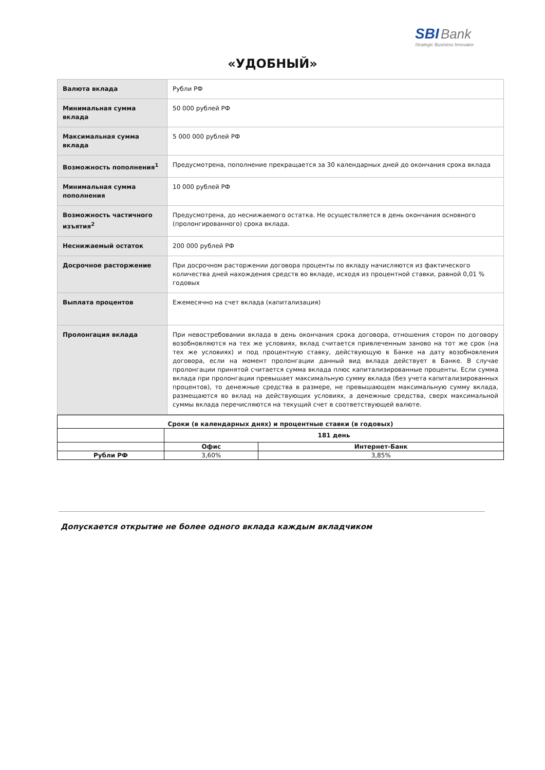SBI Bank
Strategic Business Innovator
«УДОБНЫЙ»
| Валюта вклада | Рубли РФ |
| Минимальная сумма вклада | 50 000 рублей РФ |
| Максимальная сумма вклада | 5 000 000 рублей РФ |
| Возможность пополнения<sup>1</sup> | Предусмотрена, пополнение прекращается за 30 календарных дней до окончания срока вклада |
| Минимальная сумма пополнения | 10 000 рублей РФ |
| Возможность частичного изъятия<sup>2</sup> | Предусмотрена, до неснижаемого остатка. Не осуществляется в день окончания основного (пролонгированного) срока вклада. |
| Неснижаемый остаток | 200 000 рублей РФ |
| Досрочное расторжение | При досрочном расторжении договора проценты по вкладу начисляются из фактического количества дней нахождения средств во вкладе, исходя из процентной ставки, равной 0,01 % годовых |
| Выплата процентов | Ежемесячно на счет вклада (капитализация) |
| Пролонгация вклада | При невостребовании вклада в день окончания срока договора, отношения сторон по договору возобновляются на тех же условиях, вклад считается привлеченным заново на тот же срок (на тех же условиях) и под процентную ставку, действующую в Банке на дату возобновления договора, если на момент пролонгации данный вид вклада действует в Банке. В случае пролонгации принятой считается сумма вклада плюс капитализированные проценты. Если сумма вклада при пролонгации превышает максимальную сумму вклада (без учета капитализированных процентов), то денежные средства в размере, не превышающем максимальную сумму вклада, размещаются во вклад на действующих условиях, а денежные средства, сверх максимальной суммы вклада перечисляются на текущий счет в соответствующей валюте. |
| Сроки (в календарных днях) и процентные ставки (в годовых) | | |
| --- | --- | --- |
| | 181 день | |
| | Офис | Интернет-Банк |
| Рубли РФ | 3,60% | 3,85% |
Допускается открытие не более одного вклада каждым вкладчиком